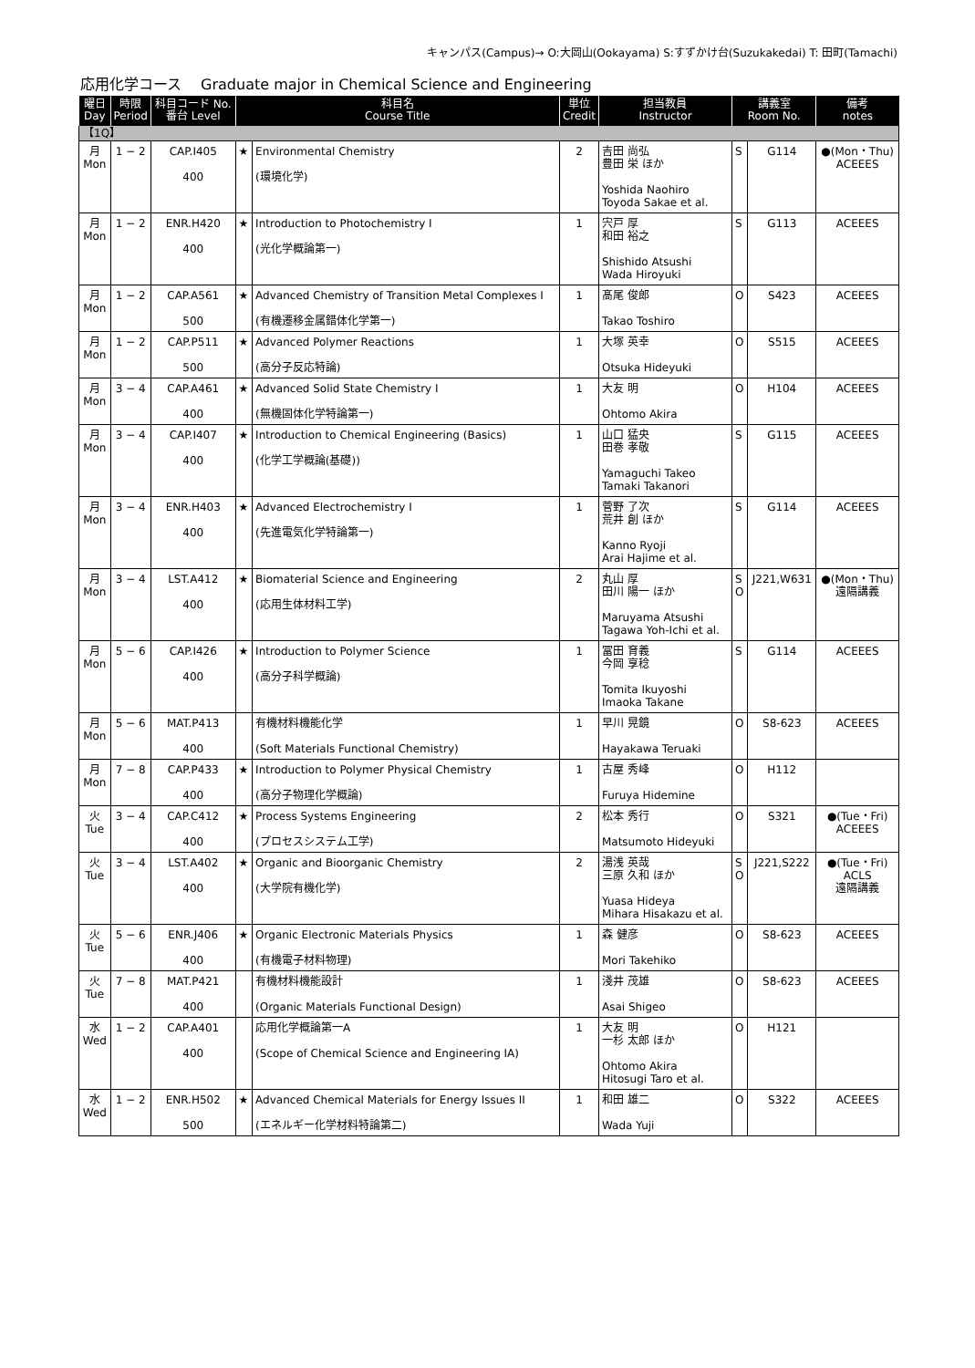キャンパス(Campus)→ O:大岡山(Ookayama) S:すずかけ台(Suzukakedai) T: 田町(Tamachi)
応用化学コース　 Graduate major in Chemical Science and Engineering
| 曜日 Day | 時限 Period | 科目コード No. 番台 Level | 科目名 Course Title | | 単位 Credit | 担当教員 Instructor | 講義室 Room No. | | 備考 notes |
| --- | --- | --- | --- | --- | --- | --- | --- | --- | --- |
| 【1Q】 | | | | | | | | | |
| 月 Mon | 1 − 2 | CAP.I405 400 | ★ | Environmental Chemistry (環境化学) | 2 | 吉田 尚弘 豊田 栄 ほか Yoshida Naohiro Toyoda Sakae et al. | S | G114 | ●(Mon・Thu) ACEEES |
| 月 Mon | 1 − 2 | ENR.H420 400 | ★ | Introduction to Photochemistry I (光化学概論第一) | 1 | 宍戸 厚 和田 裕之 Shishido Atsushi Wada Hiroyuki | S | G113 | ACEEES |
| 月 Mon | 1 − 2 | CAP.A561 500 | ★ | Advanced Chemistry of Transition Metal Complexes I (有機遷移金属錯体化学第一) | 1 | 髙尾 俊郎 Takao Toshiro | O | S423 | ACEEES |
| 月 Mon | 1 − 2 | CAP.P511 500 | ★ | Advanced Polymer Reactions (高分子反応特論) | 1 | 大塚 英幸 Otsuka Hideyuki | O | S515 | ACEEES |
| 月 Mon | 3 − 4 | CAP.A461 400 | ★ | Advanced Solid State Chemistry I (無機固体化学特論第一) | 1 | 大友 明 Ohtomo Akira | O | H104 | ACEEES |
| 月 Mon | 3 − 4 | CAP.I407 400 | ★ | Introduction to Chemical Engineering (Basics) (化学工学概論(基礎)) | 1 | 山口 猛央 田巻 孝敬 Yamaguchi Takeo Tamaki Takanori | S | G115 | ACEEES |
| 月 Mon | 3 − 4 | ENR.H403 400 | ★ | Advanced Electrochemistry I (先進電気化学特論第一) | 1 | 菅野 了次 荒井 創 ほか Kanno Ryoji Arai Hajime et al. | S | G114 | ACEEES |
| 月 Mon | 3 − 4 | LST.A412 400 | ★ | Biomaterial Science and Engineering (応用生体材料工学) | 2 | 丸山 厚 田川 陽一 ほか Maruyama Atsushi Tagawa Yoh-Ichi et al. | S O | J221,W631 | ●(Mon・Thu) 遠隔講義 |
| 月 Mon | 5 − 6 | CAP.I426 400 | ★ | Introduction to Polymer Science (高分子科学概論) | 1 | 冨田 育義 今岡 享稔 Tomita Ikuyoshi Imaoka Takane | S | G114 | ACEEES |
| 月 Mon | 5 − 6 | MAT.P413 400 | | 有機材料機能化学 (Soft Materials Functional Chemistry) | 1 | 早川 晃鏡 Hayakawa Teruaki | O | S8-623 | ACEEES |
| 月 Mon | 7 − 8 | CAP.P433 400 | ★ | Introduction to Polymer Physical Chemistry (高分子物理化学概論) | 1 | 古屋 秀峰 Furuya Hidemine | O | H112 | |
| 火 Tue | 3 − 4 | CAP.C412 400 | ★ | Process Systems Engineering (プロセスシステム工学) | 2 | 松本 秀行 Matsumoto Hideyuki | O | S321 | ●(Tue・Fri) ACEEES |
| 火 Tue | 3 − 4 | LST.A402 400 | ★ | Organic and Bioorganic Chemistry (大学院有機化学) | 2 | 湯浅 英哉 三原 久和 ほか Yuasa Hideya Mihara Hisakazu et al. | S O | J221,S222 | ●(Tue・Fri) ACLS 遠隔講義 |
| 火 Tue | 5 − 6 | ENR.J406 400 | ★ | Organic Electronic Materials Physics (有機電子材料物理) | 1 | 森 健彦 Mori Takehiko | O | S8-623 | ACEEES |
| 火 Tue | 7 − 8 | MAT.P421 400 | | 有機材料機能設計 (Organic Materials Functional Design) | 1 | 淺井 茂雄 Asai Shigeo | O | S8-623 | ACEEES |
| 水 Wed | 1 − 2 | CAP.A401 400 | | 応用化学概論第一A (Scope of Chemical Science and Engineering IA) | 1 | 大友 明 一杉 太郎 ほか Ohtomo Akira Hitosugi Taro et al. | O | H121 | |
| 水 Wed | 1 − 2 | ENR.H502 500 | ★ | Advanced Chemical Materials for Energy Issues II (エネルギー化学材料特論第二) | 1 | 和田 雄二 Wada Yuji | O | S322 | ACEEES |